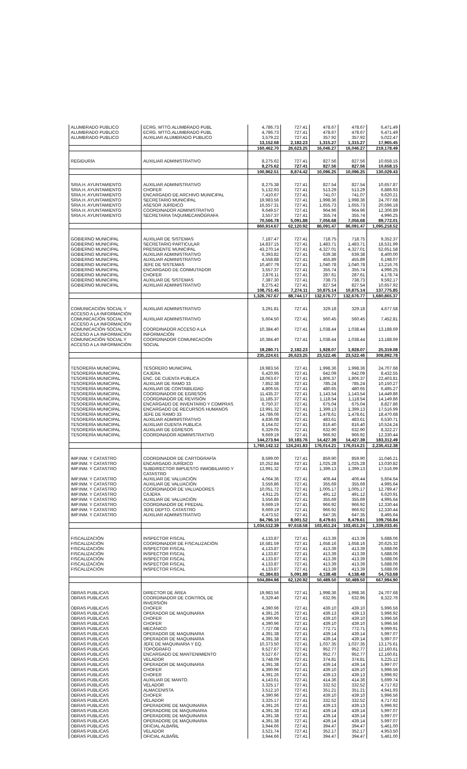| ALUMBRADO PUBLICO | ECRG. MTTO.ALUMBRADO PUBL | 4,786.73 | 727.41 | 478.67 | 478.67 | 6,471.49 |
| ALUMBRADO PUBLICO | ECRG. MTTO.ALUMBRADO PUBL | 4,786.73 | 727.41 | 478.67 | 478.67 | 6,471.49 |
| ALUMBRADO PUBLICO | AUXILIAR ALUMBRADO PUBLICO | 3,579.22 | 727.41 | 357.92 | 357.92 | 5,022.47 |
| | | 13,152.68 | 2,182.23 | 1,315.27 | 1,315.27 | 17,965.45 |
| | | 160,462.70 | 26,623.25 | 16,046.27 | 16,046.27 | 219,178.49 |
| REGIDURÍA | AUXILIAR ADMINISTRATIVO | 8,275.62 | 727.41 | 827.56 | 827.56 | 10,658.15 |
| | | 8,275.62 | 727.41 | 827.56 | 827.56 | 10,658.15 |
| | | 100,962.51 | 8,874.42 | 10,096.25 | 10,096.25 | 130,029.43 |
| SRIA.H. AYUNTAMIENTO | AUXILIAR ADMINISTRATIVO | 8,275.38 | 727.41 | 827.54 | 827.54 | 10,657.87 |
| SRIA.H. AYUNTAMIENTO | CHOFER | 5,132.93 | 727.41 | 513.29 | 513.29 | 6,886.93 |
| SRIA.H. AYUNTAMIENTO | ENCARGADO DE ARCHIVO MUNICIPAL | 7,410.67 | 727.41 | 741.07 | 741.07 | 9,620.21 |
| SRIA.H. AYUNTAMIENTO | SECRETARIO MUNICIPAL | 19,983.56 | 727.41 | 1,998.36 | 1,998.36 | 24,707.68 |
| SRIA.H. AYUNTAMIENTO | ASESOR JURÍDICO | 16,557.31 | 727.41 | 1,655.73 | 1,655.73 | 20,596.18 |
| SRIA.H. AYUNTAMIENTO | COORDINADOR ADMINISTRATIVO | 9,649.57 | 727.41 | 964.96 | 964.96 | 12,306.89 |
| SRIA.H. AYUNTAMIENTO | SECRETARIA TAQUIMECANÓGRAFA | 3,557.37 | 727.41 | 355.74 | 355.74 | 4,996.25 |
| | | 70,566.78 | 5,091.88 | 7,056.68 | 7,056.68 | 89,772.01 |
| | | 860,914.67 | 62,120.92 | 86,091.47 | 86,091.47 | 1,095,218.52 |
| GOBIERNO MUNICIPAL | AUXILIAR DE SISTEMAS | 7,187.47 | 727.41 | 718.75 | 718.75 | 9,352.37 |
| GOBIERNO MUNICIPAL | SECRETARIO PARTICULAR | 14,837.15 | 727.41 | 1,483.71 | 1,483.71 | 18,531.99 |
| GOBIERNO MUNICIPAL | PRESIDENTE MUNICIPAL | 43,270.14 | 727.41 | 4,327.01 | 4,327.01 | 52,651.58 |
| GOBIERNO MUNICIPAL | AUXILIAR ADMINISTRATIVO | 6,393.82 | 727.41 | 639.38 | 639.38 | 8,400.00 |
| GOBIERNO MUNICIPAL | AUXILIAR ADMINISTRATIVO | 4,558.88 | 727.41 | 455.89 | 455.89 | 6,198.07 |
| GOBIERNO MUNICIPAL | JEFE DE SISTEMAS | 10,407.79 | 727.41 | 1,040.78 | 1,040.78 | 13,216.76 |
| GOBIERNO MUNICIPAL | ENCARGADO DE CONMUTADOR | 3,557.37 | 727.41 | 355.74 | 355.74 | 4,996.25 |
| GOBIERNO MUNICIPAL | CHOFER | 2,876.11 | 727.41 | 287.61 | 287.61 | 4,178.74 |
| GOBIERNO MUNICIPAL | AUXILIAR DE SISTEMAS | 7,387.30 | 727.41 | 738.73 | 738.73 | 9,592.17 |
| GOBIERNO MUNICIPAL | AUXILIAR ADMINISTRATIVO | 8,275.42 | 727.41 | 827.54 | 827.54 | 10,657.92 |
| | | 108,751.45 | 7,274.11 | 10,875.14 | 10,875.14 | 137,775.85 |
| | | 1,326,767.67 | 88,744.17 | 132,676.77 | 132,676.77 | 1,680,865.37 |
| COMUNICACIÓN SOCIAL Y ACCESO A LA INFORMACIÓN | AUXILIAR ADMINISTRATIVO | 3,291.81 | 727.41 | 329.18 | 329.18 | 4,677.58 |
| COMUNICACIÓN SOCIAL Y ACCESO A LA INFORMACIÓN | AUXILIAR ADMINISTRATIVO | 5,604.50 | 727.41 | 560.45 | 560.45 | 7,452.81 |
| COMUNICACIÓN SOCIAL Y ACCESO A LA INFORMACIÓN | COORDINADOR ACCESO A LA INFORMACIÓN | 10,384.40 | 727.41 | 1,038.44 | 1,038.44 | 13,188.69 |
| COMUNICACIÓN SOCIAL Y ACCESO A LA INFORMACIÓN | COORDINADOR COMUNICACIÓN SOCIAL | 10,384.40 | 727.41 | 1,038.44 | 1,038.44 | 13,188.69 |
| | | 19,280.71 | 2,182.23 | 1,928.07 | 1,928.07 | 25,319.08 |
| | | 235,224.61 | 26,623.25 | 23,522.46 | 23,522.46 | 308,892.78 |
| TESORERÍA MUNICIPAL | TESORERO MUNICIPAL | 19,983.56 | 727.41 | 1,998.36 | 1,998.36 | 24,707.68 |
| TESORERÍA MUNICIPAL | CAJERA | 6,420.95 | 727.41 | 642.09 | 642.09 | 8,432.55 |
| TESORERÍA MUNICIPAL | ENC. DE CUENTA PUBLICA | 18,063.67 | 727.41 | 1,806.37 | 1,806.37 | 22,403.81 |
| TESORERÍA MUNICIPAL | AUXILIAR DE RAMO 33 | 7,852.38 | 727.41 | 785.24 | 785.24 | 10,150.27 |
| TESORERÍA MUNICIPAL | AUXILIAR DE CONTABILIDAD | 4,806.55 | 727.41 | 480.65 | 480.65 | 6,495.27 |
| TESORERÍA MUNICIPAL | COORDINADOR DE EGRESOS | 11,435.37 | 727.41 | 1,143.54 | 1,143.54 | 14,449.86 |
| TESORERÍA MUNICIPAL | COORDINADOR DE REVISIÓN | 11,185.37 | 727.41 | 1,118.54 | 1,118.54 | 14,149.86 |
| TESORERÍA MUNICIPAL | ENCARGADO DE INVENTARIO Y COMPRAS | 6,750.37 | 727.41 | 675.04 | 675.04 | 8,827.86 |
| TESORERÍA MUNICIPAL | ENCARGADO DE RECURSOS HUMANOS | 13,991.32 | 727.41 | 1,399.13 | 1,399.13 | 17,516.99 |
| TESORERÍA MUNICIPAL | JEFE DE RAMO 33 | 14,786.06 | 727.41 | 1,478.61 | 1,478.61 | 18,470.68 |
| TESORERÍA MUNICIPAL | AUXILIAR ADMINISTRATIVO | 4,836.08 | 727.41 | 483.61 | 483.61 | 6,530.71 |
| TESORERÍA MUNICIPAL | AUXILIAR CUENTA PUBLICA | 8,164.02 | 727.41 | 816.40 | 816.40 | 10,524.24 |
| TESORERÍA MUNICIPAL | AUXILIAR DE EGRESOS | 6,329.05 | 727.41 | 632.90 | 632.90 | 8,322.27 |
| TESORERÍA MUNICIPAL | COORDINADOR ADMINISTRATIVO | 9,669.19 | 727.41 | 966.92 | 966.92 | 12,330.44 |
| | | 144,273.94 | 10,183.76 | 14,427.39 | 14,427.39 | 183,312.49 |
| | | 1,760,142.12 | 124,241.83 | 176,014.21 | 176,014.21 | 2,236,412.38 |
| IMP.INM. Y CATASTRO | COORDINADOR DE CARTOGRAFÍA | 8,599.00 | 727.41 | 859.90 | 859.90 | 11,046.21 |
| IMP.INM. Y CATASTRO | ENCARGADO JURÍDICO | 10,252.84 | 727.41 | 1,025.28 | 1,025.28 | 13,030.82 |
| IMP.INM. Y CATASTRO | SUBDIRECTOR IMPUESTO INMOBILIARIO Y CATASTRO | 13,991.32 | 727.41 | 1,399.13 | 1,399.13 | 17,516.99 |
| IMP.INM. Y CATASTRO | AUXILIAR DE VALUACIÓN | 4,064.36 | 727.41 | 406.44 | 406.44 | 5,604.64 |
| IMP.INM. Y CATASTRO | AUXILIAR DE VALUACIÓN | 3,556.86 | 727.41 | 355.69 | 355.69 | 4,995.64 |
| IMP.INM. Y CATASTRO | COORDINADOR DE VALUADORES | 10,051.72 | 727.41 | 1,005.17 | 1,005.17 | 12,789.47 |
| IMP.INM. Y CATASTRO | CAJERA | 4,911.25 | 727.41 | 491.12 | 491.12 | 6,620.91 |
| IMP.INM. Y CATASTRO | AUXILIAR DE VALUACIÓN | 3,556.86 | 727.41 | 355.69 | 355.69 | 4,995.64 |
| IMP.INM. Y CATASTRO | COORDINADOR DE PREDIAL | 9,669.19 | 727.41 | 966.92 | 966.92 | 12,330.44 |
| IMP.INM. Y CATASTRO | JEFE DEPTO. CATASTRO | 9,669.19 | 727.41 | 966.92 | 966.92 | 12,330.44 |
| IMP.INM. Y CATASTRO | AUXILIAR ADMINISTRATIVO | 6,473.52 | 727.41 | 647.35 | 647.35 | 8,495.64 |
| | | 84,796.10 | 8,001.52 | 8,479.61 | 8,479.61 | 109,756.84 |
| | | 1,034,512.39 | 97,618.58 | 103,451.24 | 103,451.24 | 1,339,033.45 |
| FISCALIZACIÓN | INSPECTOR FISCAL | 4,133.87 | 727.41 | 413.39 | 413.39 | 5,688.06 |
| FISCALIZACIÓN | COORDINADOR DE FISCALIZACIÓN | 16,581.59 | 727.41 | 1,658.16 | 1,658.16 | 20,625.32 |
| FISCALIZACIÓN | INSPECTOR FISCAL | 4,133.87 | 727.41 | 413.39 | 413.39 | 5,688.06 |
| FISCALIZACIÓN | INSPECTOR FISCAL | 4,133.87 | 727.41 | 413.39 | 413.39 | 5,688.06 |
| FISCALIZACIÓN | INSPECTOR FISCAL | 4,133.87 | 727.41 | 413.39 | 413.39 | 5,688.06 |
| FISCALIZACIÓN | INSPECTOR FISCAL | 4,133.87 | 727.41 | 413.39 | 413.39 | 5,688.06 |
| FISCALIZACIÓN | INSPECTOR FISCAL | 4,133.87 | 727.41 | 413.39 | 413.39 | 5,688.06 |
| | | 41,384.83 | 5,091.88 | 4,138.48 | 4,138.48 | 54,753.68 |
| | | 504,894.98 | 62,120.92 | 50,489.50 | 50,489.50 | 667,994.90 |
| OBRAS PUBLICAS | DIRECTOR DE ÁREA | 19,983.56 | 727.41 | 1,998.36 | 1,998.36 | 24,707.68 |
| OBRAS PUBLICAS | COORDINADOR DE CONTROL DE INVERSIÓN | 6,329.46 | 727.41 | 632.95 | 632.95 | 8,322.76 |
| OBRAS PUBLICAS | CHOFER | 4,390.96 | 727.41 | 439.10 | 439.10 | 5,996.56 |
| OBRAS PUBLICAS | OPERADOR DE MAQUINARIA | 4,391.26 | 727.41 | 439.13 | 439.13 | 5,996.92 |
| OBRAS PUBLICAS | CHOFER | 4,390.96 | 727.41 | 439.10 | 439.10 | 5,996.56 |
| OBRAS PUBLICAS | CHOFER | 4,390.96 | 727.41 | 439.10 | 439.10 | 5,996.56 |
| OBRAS PUBLICAS | MECÁNICO | 7,727.08 | 727.41 | 772.71 | 772.71 | 9,999.91 |
| OBRAS PUBLICAS | OPERADOR DE MAQUINARIA | 4,391.38 | 727.41 | 439.14 | 439.14 | 5,997.07 |
| OBRAS PUBLICAS | OPERADOR DE MAQUINARIA | 4,391.38 | 727.41 | 439.14 | 439.14 | 5,997.07 |
| OBRAS PUBLICAS | JEFE DE MAQUINARIA Y EQ. | 10,373.50 | 727.41 | 1,037.35 | 1,037.35 | 13,175.61 |
| OBRAS PUBLICAS | TOPÓGRAFO | 9,527.67 | 727.41 | 952.77 | 952.77 | 12,160.61 |
| OBRAS PUBLICAS | ENCARGADO DE MANTENIMIENTO | 9,527.67 | 727.41 | 952.77 | 952.77 | 12,160.61 |
| OBRAS PUBLICAS | VELADOR | 3,748.09 | 727.41 | 374.81 | 374.81 | 5,225.12 |
| OBRAS PUBLICAS | OPERADOR DE MAQUINARIA | 4,391.38 | 727.41 | 439.14 | 439.14 | 5,997.07 |
| OBRAS PUBLICAS | CHOFER | 4,390.96 | 727.41 | 439.10 | 439.10 | 5,996.56 |
| OBRAS PUBLICAS | CHOFER | 4,391.26 | 727.41 | 439.13 | 439.13 | 5,996.92 |
| OBRAS PUBLICAS | AUXILIAR DE MANTO. | 4,143.61 | 727.41 | 414.36 | 414.36 | 5,699.74 |
| OBRAS PUBLICAS | VELADOR | 3,325.17 | 727.41 | 332.52 | 332.52 | 4,717.62 |
| OBRAS PUBLICAS | ALMACENISTA | 3,512.10 | 727.41 | 351.21 | 351.21 | 4,941.93 |
| OBRAS PUBLICAS | CHOFER | 4,390.96 | 727.41 | 439.10 | 439.10 | 5,996.56 |
| OBRAS PUBLICAS | VELADOR | 3,325.17 | 727.41 | 332.52 | 332.52 | 4,717.62 |
| OBRAS PUBLICAS | OPERADORE DE MAQUINARIA | 4,391.26 | 727.41 | 439.13 | 439.13 | 5,996.92 |
| OBRAS PUBLICAS | OPERADORE DE MAQUINARIA | 4,391.38 | 727.41 | 439.14 | 439.14 | 5,997.07 |
| OBRAS PUBLICAS | OPERADORE DE MAQUINARIA | 4,391.38 | 727.41 | 439.14 | 439.14 | 5,997.07 |
| OBRAS PUBLICAS | OPERADORE DE MAQUINARIA | 4,391.38 | 727.41 | 439.14 | 439.14 | 5,997.07 |
| OBRAS PUBLICAS | OFICIAL ALBAÑIL | 3,944.66 | 727.41 | 394.47 | 394.47 | 5,461.00 |
| OBRAS PUBLICAS | VELADOR | 3,521.74 | 727.41 | 352.17 | 352.17 | 4,953.50 |
| OBRAS PUBLICAS | OFICIAL ALBAÑIL | 3,944.66 | 727.41 | 394.47 | 394.47 | 5,461.00 |